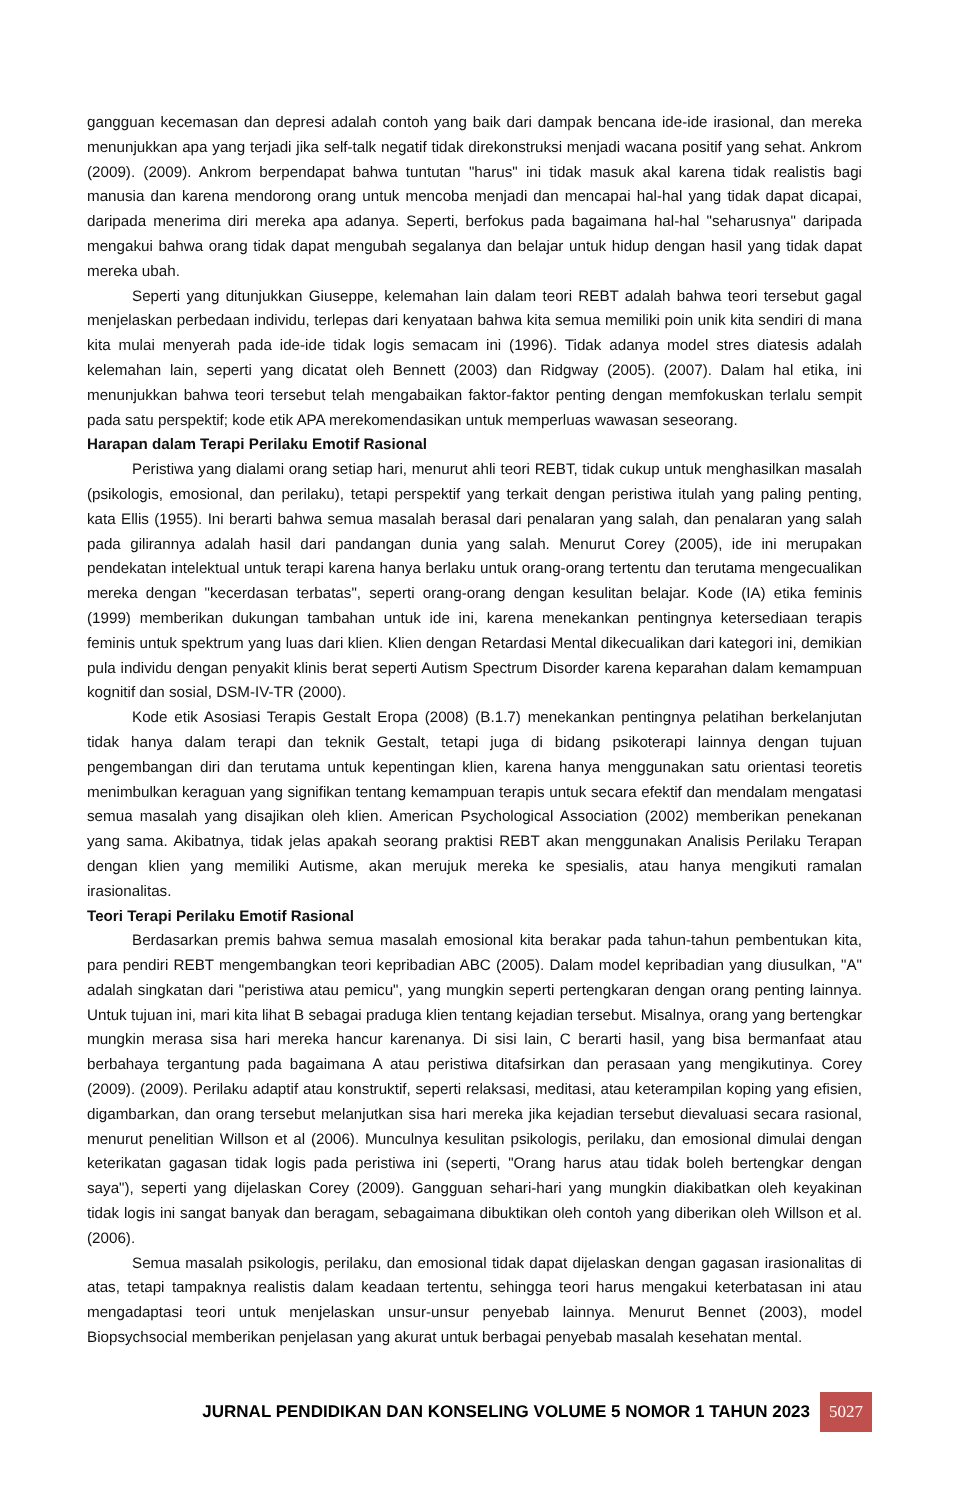gangguan kecemasan dan depresi adalah contoh yang baik dari dampak bencana ide-ide irasional, dan mereka menunjukkan apa yang terjadi jika self-talk negatif tidak direkonstruksi menjadi wacana positif yang sehat. Ankrom (2009). (2009). Ankrom berpendapat bahwa tuntutan "harus" ini tidak masuk akal karena tidak realistis bagi manusia dan karena mendorong orang untuk mencoba menjadi dan mencapai hal-hal yang tidak dapat dicapai, daripada menerima diri mereka apa adanya. Seperti, berfokus pada bagaimana hal-hal "seharusnya" daripada mengakui bahwa orang tidak dapat mengubah segalanya dan belajar untuk hidup dengan hasil yang tidak dapat mereka ubah.
Seperti yang ditunjukkan Giuseppe, kelemahan lain dalam teori REBT adalah bahwa teori tersebut gagal menjelaskan perbedaan individu, terlepas dari kenyataan bahwa kita semua memiliki poin unik kita sendiri di mana kita mulai menyerah pada ide-ide tidak logis semacam ini (1996). Tidak adanya model stres diatesis adalah kelemahan lain, seperti yang dicatat oleh Bennett (2003) dan Ridgway (2005). (2007). Dalam hal etika, ini menunjukkan bahwa teori tersebut telah mengabaikan faktor-faktor penting dengan memfokuskan terlalu sempit pada satu perspektif; kode etik APA merekomendasikan untuk memperluas wawasan seseorang.
Harapan dalam Terapi Perilaku Emotif Rasional
Peristiwa yang dialami orang setiap hari, menurut ahli teori REBT, tidak cukup untuk menghasilkan masalah (psikologis, emosional, dan perilaku), tetapi perspektif yang terkait dengan peristiwa itulah yang paling penting, kata Ellis (1955). Ini berarti bahwa semua masalah berasal dari penalaran yang salah, dan penalaran yang salah pada gilirannya adalah hasil dari pandangan dunia yang salah. Menurut Corey (2005), ide ini merupakan pendekatan intelektual untuk terapi karena hanya berlaku untuk orang-orang tertentu dan terutama mengecualikan mereka dengan "kecerdasan terbatas", seperti orang-orang dengan kesulitan belajar. Kode (IA) etika feminis (1999) memberikan dukungan tambahan untuk ide ini, karena menekankan pentingnya ketersediaan terapis feminis untuk spektrum yang luas dari klien. Klien dengan Retardasi Mental dikecualikan dari kategori ini, demikian pula individu dengan penyakit klinis berat seperti Autism Spectrum Disorder karena keparahan dalam kemampuan kognitif dan sosial, DSM-IV-TR (2000).
Kode etik Asosiasi Terapis Gestalt Eropa (2008) (B.1.7) menekankan pentingnya pelatihan berkelanjutan tidak hanya dalam terapi dan teknik Gestalt, tetapi juga di bidang psikoterapi lainnya dengan tujuan pengembangan diri dan terutama untuk kepentingan klien, karena hanya menggunakan satu orientasi teoretis menimbulkan keraguan yang signifikan tentang kemampuan terapis untuk secara efektif dan mendalam mengatasi semua masalah yang disajikan oleh klien. American Psychological Association (2002) memberikan penekanan yang sama. Akibatnya, tidak jelas apakah seorang praktisi REBT akan menggunakan Analisis Perilaku Terapan dengan klien yang memiliki Autisme, akan merujuk mereka ke spesialis, atau hanya mengikuti ramalan irasionalitas.
Teori Terapi Perilaku Emotif Rasional
Berdasarkan premis bahwa semua masalah emosional kita berakar pada tahun-tahun pembentukan kita, para pendiri REBT mengembangkan teori kepribadian ABC (2005). Dalam model kepribadian yang diusulkan, "A" adalah singkatan dari "peristiwa atau pemicu", yang mungkin seperti pertengkaran dengan orang penting lainnya. Untuk tujuan ini, mari kita lihat B sebagai praduga klien tentang kejadian tersebut. Misalnya, orang yang bertengkar mungkin merasa sisa hari mereka hancur karenanya. Di sisi lain, C berarti hasil, yang bisa bermanfaat atau berbahaya tergantung pada bagaimana A atau peristiwa ditafsirkan dan perasaan yang mengikutinya. Corey (2009). (2009). Perilaku adaptif atau konstruktif, seperti relaksasi, meditasi, atau keterampilan koping yang efisien, digambarkan, dan orang tersebut melanjutkan sisa hari mereka jika kejadian tersebut dievaluasi secara rasional, menurut penelitian Willson et al (2006). Munculnya kesulitan psikologis, perilaku, dan emosional dimulai dengan keterikatan gagasan tidak logis pada peristiwa ini (seperti, "Orang harus atau tidak boleh bertengkar dengan saya"), seperti yang dijelaskan Corey (2009). Gangguan sehari-hari yang mungkin diakibatkan oleh keyakinan tidak logis ini sangat banyak dan beragam, sebagaimana dibuktikan oleh contoh yang diberikan oleh Willson et al. (2006).
Semua masalah psikologis, perilaku, dan emosional tidak dapat dijelaskan dengan gagasan irasionalitas di atas, tetapi tampaknya realistis dalam keadaan tertentu, sehingga teori harus mengakui keterbatasan ini atau mengadaptasi teori untuk menjelaskan unsur-unsur penyebab lainnya. Menurut Bennet (2003), model Biopsychsocial memberikan penjelasan yang akurat untuk berbagai penyebab masalah kesehatan mental.
JURNAL PENDIDIKAN DAN KONSELING VOLUME 5 NOMOR 1 TAHUN 2023 5027